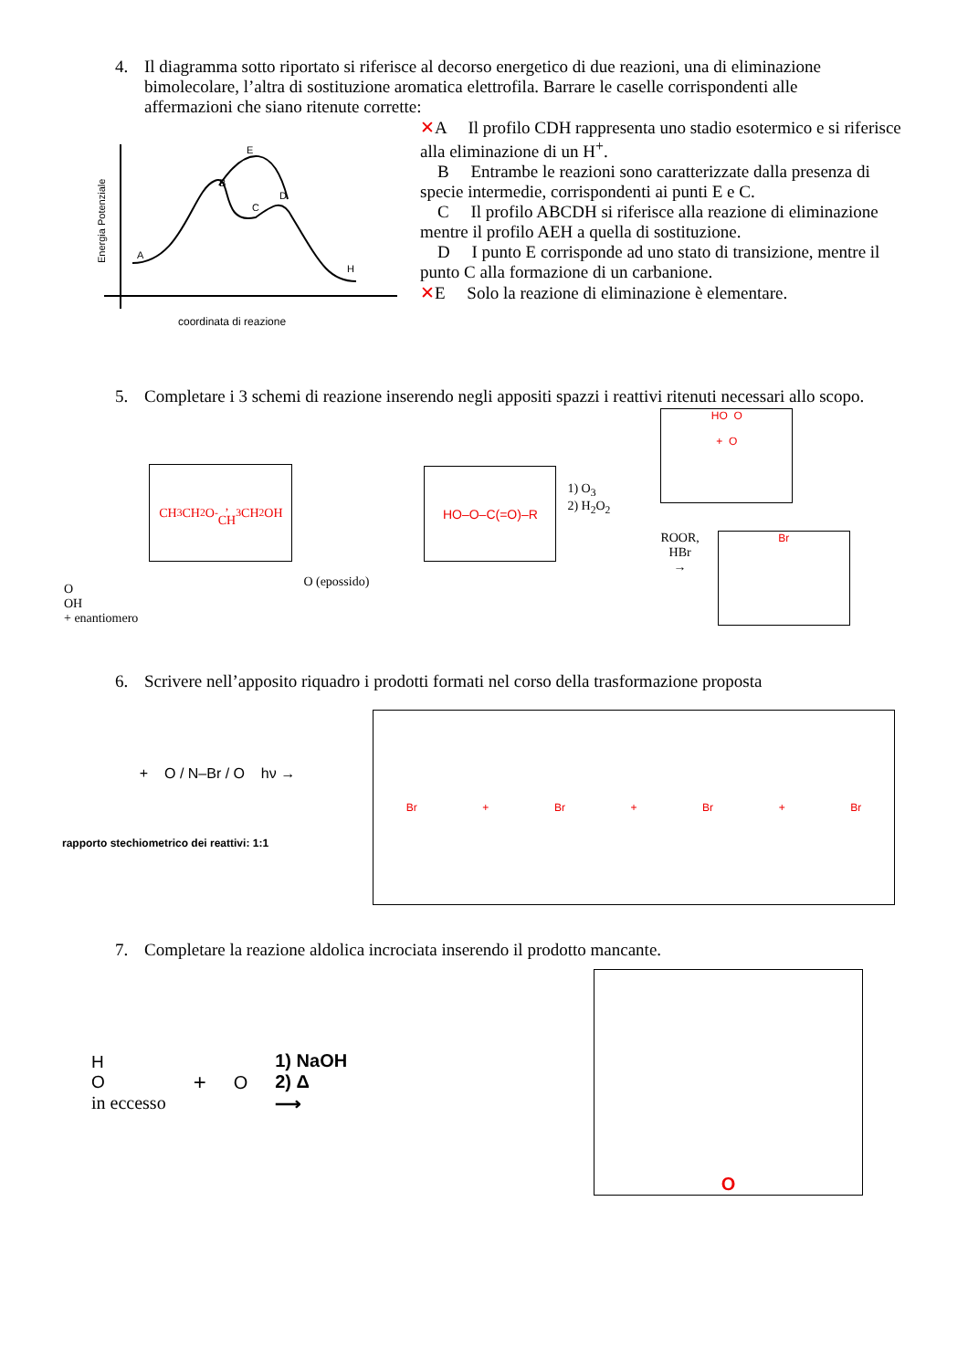4. Il diagramma sotto riportato si riferisce al decorso energetico di due reazioni, una di eliminazione bimolecolare, l’altra di sostituzione aromatica elettrofila. Barrare le caselle corrispondenti alle affermazioni che siano ritenute corrette:
Energia Potenziale
A
B
C
D
E
H
coordinata di reazione
✕A Il profilo CDH rappresenta uno stadio esotermico e si riferisce alla eliminazione di un H<sup>+</sup>.
B Entrambe le reazioni sono caratterizzate dalla presenza di specie intermedie, corrispondenti ai punti E e C.
C Il profilo ABCDH si riferisce alla reazione di eliminazione mentre il profilo AEH a quella di sostituzione.
D I punto E corrisponde ad uno stato di transizione, mentre il punto C alla formazione di un carbanione.
✕E Solo la reazione di eliminazione è elementare.
5. Completare i 3 schemi di reazione inserendo negli appositi spazzi i reattivi ritenuti necessari allo scopo.
O
OH
+ enantiomero
CH<sub>3</sub>CH<sub>2</sub>O<sup>-</sup>,
CH<sub>3</sub>CH<sub>2</sub>OH
O (epossido)
HO–O–C(=O)–R
1) O<sub>3</sub>
2) H<sub>2</sub>O<sub>2</sub>
HO O
+ O
ROOR,
HBr
→
Br
6. Scrivere nell’apposito riquadro i prodotti formati nel corso della trasformazione proposta
+ O / N–Br / O hν →
rapporto stechiometrico dei reattivi: 1:1
Br + Br + Br + Br
7. Completare la reazione aldolica incrociata inserendo il prodotto mancante.
H
O
in eccesso
+
O
1) NaOH
2) Δ
⟶
O